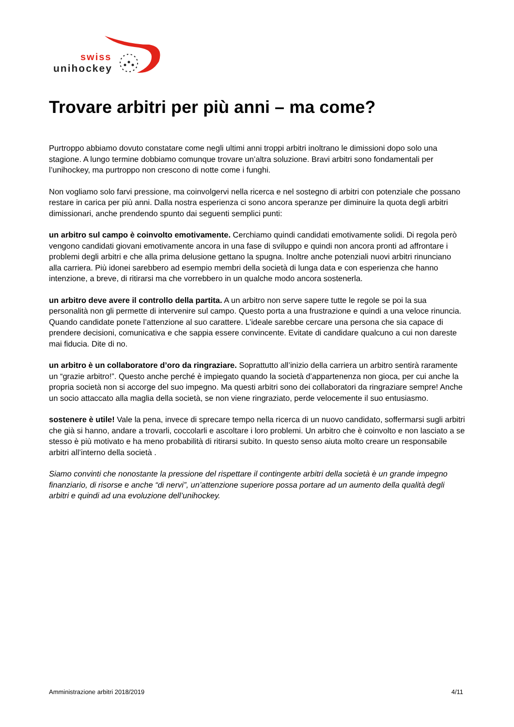swiss
unihockey
Trovare arbitri per più anni – ma come?
Purtroppo abbiamo dovuto constatare come negli ultimi anni troppi arbitri inoltrano le dimissioni dopo solo una stagione. A lungo termine dobbiamo comunque trovare un’altra soluzione. Bravi arbitri sono fondamentali per l’unihockey, ma purtroppo non crescono di notte come i funghi.
Non vogliamo solo farvi pressione, ma coinvolgervi nella ricerca e nel sostegno di arbitri con potenziale che possano restare in carica per più anni. Dalla nostra esperienza ci sono ancora speranze per diminuire la quota degli arbitri dimissionari, anche prendendo spunto dai seguenti semplici punti:
un arbitro sul campo è coinvolto emotivamente. Cerchiamo quindi candidati emotivamente solidi. Di regola però vengono candidati giovani emotivamente ancora in una fase di sviluppo e quindi non ancora pronti ad affrontare i problemi degli arbitri e che alla prima delusione gettano la spugna. Inoltre anche potenziali nuovi arbitri rinunciano alla carriera. Più idonei sarebbero ad esempio membri della società di lunga data e con esperienza che hanno intenzione, a breve, di ritirarsi ma che vorrebbero in un qualche modo ancora sostenerla.
un arbitro deve avere il controllo della partita. A un arbitro non serve sapere tutte le regole se poi la sua personalità non gli permette di intervenire sul campo. Questo porta a una frustrazione e quindi a una veloce rinuncia. Quando candidate ponete l’attenzione al suo carattere. L’ideale sarebbe cercare una persona che sia capace di prendere decisioni, comunicativa e che sappia essere convincente. Evitate di candidare qualcuno a cui non dareste mai fiducia. Dite di no.
un arbitro è un collaboratore d’oro da ringraziare. Soprattutto all’inizio della carriera un arbitro sentirà raramente un “grazie arbitro!”. Questo anche perché è impiegato quando la società d’appartenenza non gioca, per cui anche la propria società non si accorge del suo impegno. Ma questi arbitri sono dei collaboratori da ringraziare sempre! Anche un socio attaccato alla maglia della società, se non viene ringraziato, perde velocemente il suo entusiasmo.
sostenere è utile! Vale la pena, invece di sprecare tempo nella ricerca di un nuovo candidato, soffermarsi sugli arbitri che già si hanno, andare a trovarli, coccolarli e ascoltare i loro problemi. Un arbitro che è coinvolto e non lasciato a se stesso è più motivato e ha meno probabilità di ritirarsi subito. In questo senso aiuta molto creare un responsabile arbitri all’interno della società .
Siamo convinti che nonostante la pressione del rispettare il contingente arbitri della società è un grande impegno finanziario, di risorse e anche “di nervi”, un’attenzione superiore possa portare ad un aumento della qualità degli arbitri e quindi ad una evoluzione dell’unihockey.
Amministrazione arbitri 2018/2019 4/11